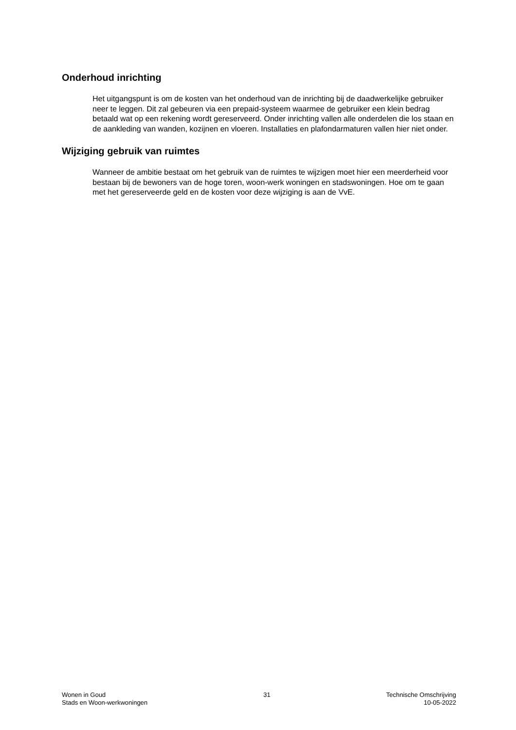Onderhoud inrichting
Het uitgangspunt is om de kosten van het onderhoud van de inrichting bij de daadwerkelijke gebruiker neer te leggen. Dit zal gebeuren via een prepaid-systeem waarmee de gebruiker een klein bedrag betaald wat op een rekening wordt gereserveerd. Onder inrichting vallen alle onderdelen die los staan en de aankleding van wanden, kozijnen en vloeren. Installaties en plafondarmaturen vallen hier niet onder.
Wijziging gebruik van ruimtes
Wanneer de ambitie bestaat om het gebruik van de ruimtes te wijzigen moet hier een meerderheid voor bestaan bij de bewoners van de hoge toren, woon-werk woningen en stadswoningen. Hoe om te gaan met het gereserveerde geld en de kosten voor deze wijziging is aan de VvE.
Wonen in Goud
Stads en Woon-werkwoningen
31 Technische Omschrijving
10-05-2022